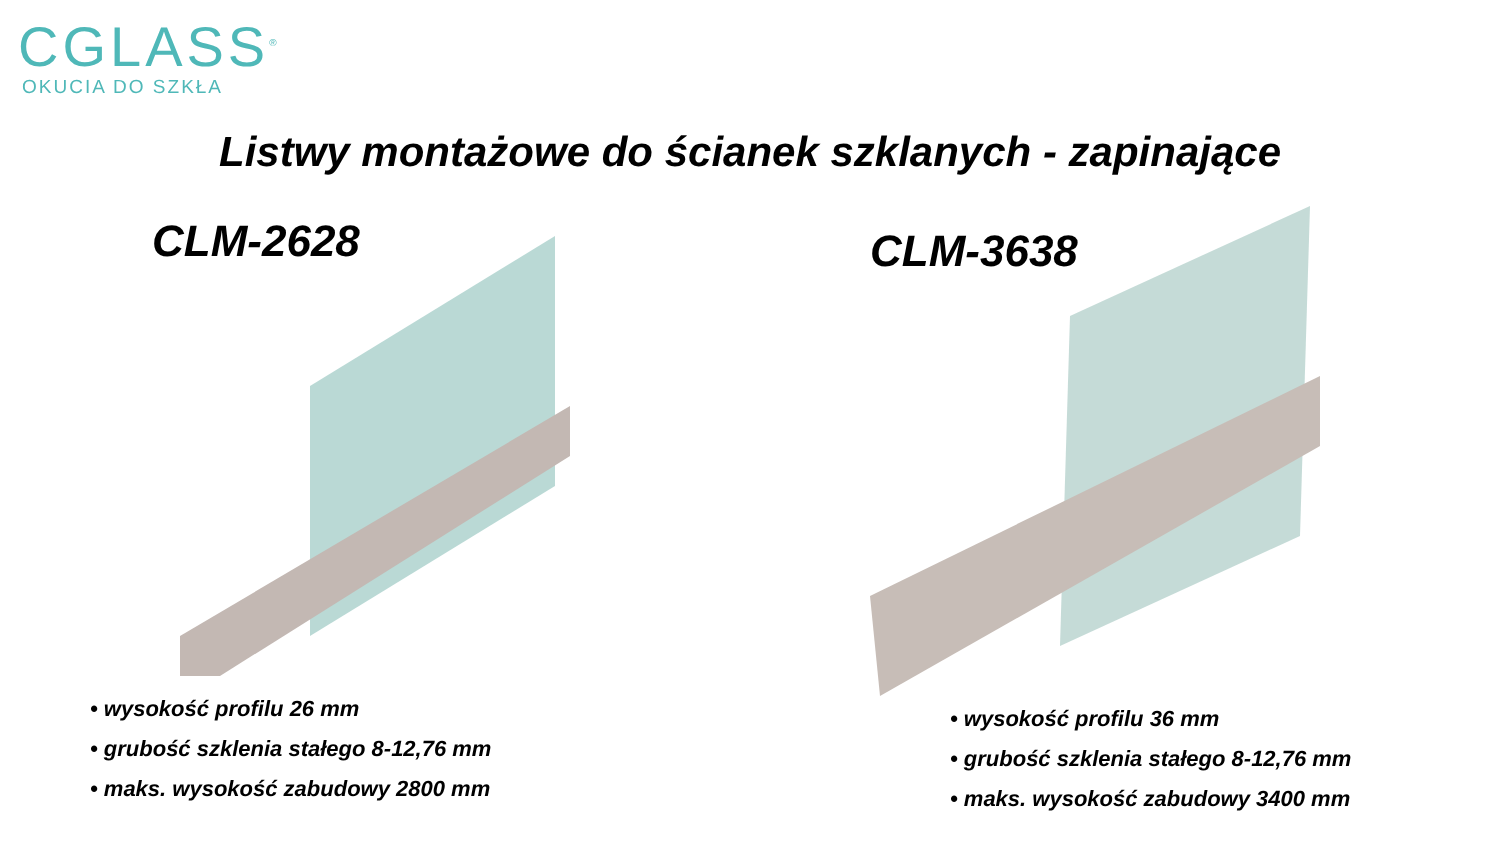CGLASS<sup>®</sup>
OKUCIA DO SZKŁA
Listwy montażowe do ścianek szklanych - zapinające
CLM-2628
• wysokość profilu 26 mm
• grubość szklenia stałego 8-12,76 mm
• maks. wysokość zabudowy 2800 mm
CLM-3638
• wysokość profilu 36 mm
• grubość szklenia stałego 8-12,76 mm
• maks. wysokość zabudowy 3400 mm